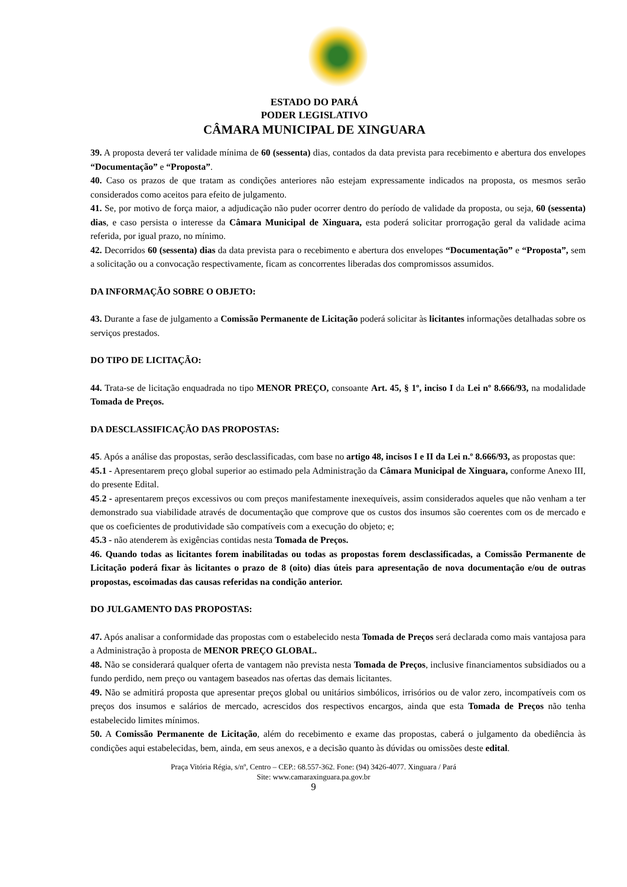ESTADO DO PARÁ
PODER LEGISLATIVO
CÂMARA MUNICIPAL DE XINGUARA
39. A proposta deverá ter validade mínima de 60 (sessenta) dias, contados da data prevista para recebimento e abertura dos envelopes “Documentação” e “Proposta”.
40. Caso os prazos de que tratam as condições anteriores não estejam expressamente indicados na proposta, os mesmos serão considerados como aceitos para efeito de julgamento.
41. Se, por motivo de força maior, a adjudicação não puder ocorrer dentro do período de validade da proposta, ou seja, 60 (sessenta) dias, e caso persista o interesse da Câmara Municipal de Xinguara, esta poderá solicitar prorrogação geral da validade acima referida, por igual prazo, no mínimo.
42. Decorridos 60 (sessenta) dias da data prevista para o recebimento e abertura dos envelopes “Documentação” e “Proposta”, sem a solicitação ou a convocação respectivamente, ficam as concorrentes liberadas dos compromissos assumidos.
DA INFORMAÇÃO SOBRE O OBJETO:
43. Durante a fase de julgamento a Comissão Permanente de Licitação poderá solicitar às licitantes informações detalhadas sobre os serviços prestados.
DO TIPO DE LICITAÇÃO:
44. Trata-se de licitação enquadrada no tipo MENOR PREÇO, consoante Art. 45, § 1º, inciso I da Lei nº 8.666/93, na modalidade Tomada de Preços.
DA DESCLASSIFICAÇÃO DAS PROPOSTAS:
45. Após a análise das propostas, serão desclassificadas, com base no artigo 48, incisos I e II da Lei n.º 8.666/93, as propostas que:
45.1 - Apresentarem preço global superior ao estimado pela Administração da Câmara Municipal de Xinguara, conforme Anexo III, do presente Edital.
45.2 - apresentarem preços excessivos ou com preços manifestamente inexequíveis, assim considerados aqueles que não venham a ter demonstrado sua viabilidade através de documentação que comprove que os custos dos insumos são coerentes com os de mercado e que os coeficientes de produtividade são compatíveis com a execução do objeto; e;
45.3 - não atenderem às exigências contidas nesta Tomada de Preços.
46. Quando todas as licitantes forem inabilitadas ou todas as propostas forem desclassificadas, a Comissão Permanente de Licitação poderá fixar às licitantes o prazo de 8 (oito) dias úteis para apresentação de nova documentação e/ou de outras propostas, escoimadas das causas referidas na condição anterior.
DO JULGAMENTO DAS PROPOSTAS:
47. Após analisar a conformidade das propostas com o estabelecido nesta Tomada de Preços será declarada como mais vantajosa para a Administração à proposta de MENOR PREÇO GLOBAL.
48. Não se considerará qualquer oferta de vantagem não prevista nesta Tomada de Preços, inclusive financiamentos subsidiados ou a fundo perdido, nem preço ou vantagem baseados nas ofertas das demais licitantes.
49. Não se admitirá proposta que apresentar preços global ou unitários simbólicos, irrisórios ou de valor zero, incompatíveis com os preços dos insumos e salários de mercado, acrescidos dos respectivos encargos, ainda que esta Tomada de Preços não tenha estabelecido limites mínimos.
50. A Comissão Permanente de Licitação, além do recebimento e exame das propostas, caberá o julgamento da obediência às condições aqui estabelecidas, bem, ainda, em seus anexos, e a decisão quanto às dúvidas ou omissões deste edital.
Praça Vitória Régia, s/nº, Centro – CEP.: 68.557-362. Fone: (94) 3426-4077. Xinguara / Pará
Site: www.camaraxinguara.pa.gov.br
9